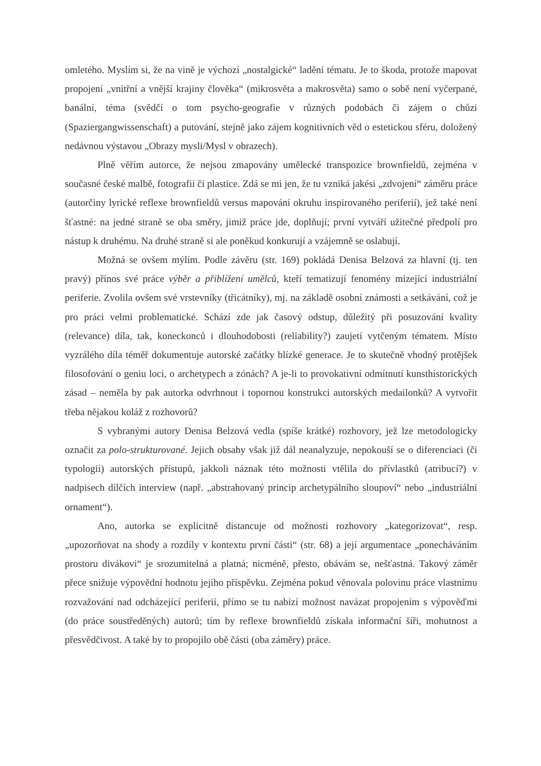omletého. Myslím si, že na vině je výchozí „nostalgické“ ladění tématu. Je to škoda, protože mapovat propojení „vnitřní a vnější krajiny člověka“ (mikrosvěta a makrosvěta) samo o sobě není vyčerpané, banální, téma (svědčí o tom psycho-geografie v různých podobách či zájem o chůzi (Spaziergangwissenschaft) a putování, stejně jako zájem kognitivních věd o estetickou sféru, doložený nedávnou výstavou „Obrazy mysli/Mysl v obrazech).
Plně věřím autorce, že nejsou zmapovány umělecké transpozice brownfieldů, zejména v současné české malbě, fotografii či plastice. Zdá se mi jen, že tu vzniká jakési „zdvojení“ záměru práce (autorčiny lyrické reflexe brownfieldů versus mapování okruhu inspirovaného periferií), jež také není šťastné: na jedné straně se oba směry, jimiž práce jde, doplňují; první vytváří užitečné předpolí pro nástup k druhému. Na druhé straně si ale poněkud konkurují a vzájemně se oslabují.
Možná se ovšem mýlím. Podle závěru (str. 169) pokládá Denisa Belzová za hlavní (tj. ten pravý) přínos své práce výběr a přiblížení umělců, kteří tematizují fenomény mizející industriální periferie. Zvolila ovšem své vrstevníky (třicátníky), mj. na základě osobní známosti a setkávání, což je pro práci velmi problematické. Schází zde jak časový odstup, důležitý při posuzování kvality (relevance) díla, tak, koneckonců i dlouhodobosti (reliability?) zaujetí vytčeným tématem. Místo vyzrálého díla téměř dokumentuje autorské začátky blízké generace. Je to skutečně vhodný protějšek filosofování o geniu loci, o archetypech a zónách? A je-li to provokativní odmítnutí kunsthistorických zásad – neměla by pak autorka odvrhnout i topornou konstrukci autorských medailonků? A vytvořit třeba nějakou koláž z rozhovorů?
S vybranými autory Denisa Belzová vedla (spíše krátké) rozhovory, jež lze metodologicky označit za polo-strukturované. Jejich obsahy však již dál neanalyzuje, nepokouší se o diferenciaci (či typologii) autorských přístupů, jakkoli náznak této možnosti vtělila do přívlastků (atribucí?) v nadpisech dílčích interview (např. „abstrahovaný princip archetypálního sloupoví“ nebo „industriální ornament“).
Ano, autorka se explicitně distancuje od možnosti rozhovory „kategorizovat“, resp. „upozorňovat na shody a rozdíly v kontextu první části“ (str. 68) a její argumentace „ponecháváním prostoru divákovi“ je srozumitelná a platná; nicméně, přesto, obávám se, nešťastná. Takový záměr přece snižuje výpovědní hodnotu jejího příspěvku. Zejména pokud věnovala polovinu práce vlastnímu rozvažování nad odcházející periferií, přímo se tu nabízí možnost navázat propojením s výpověďmi (do práce soustředěných) autorů; tím by reflexe brownfieldů získala informační šíři, mohutnost a přesvědčivost. A také by to propojilo obě části (oba záměry) práce.